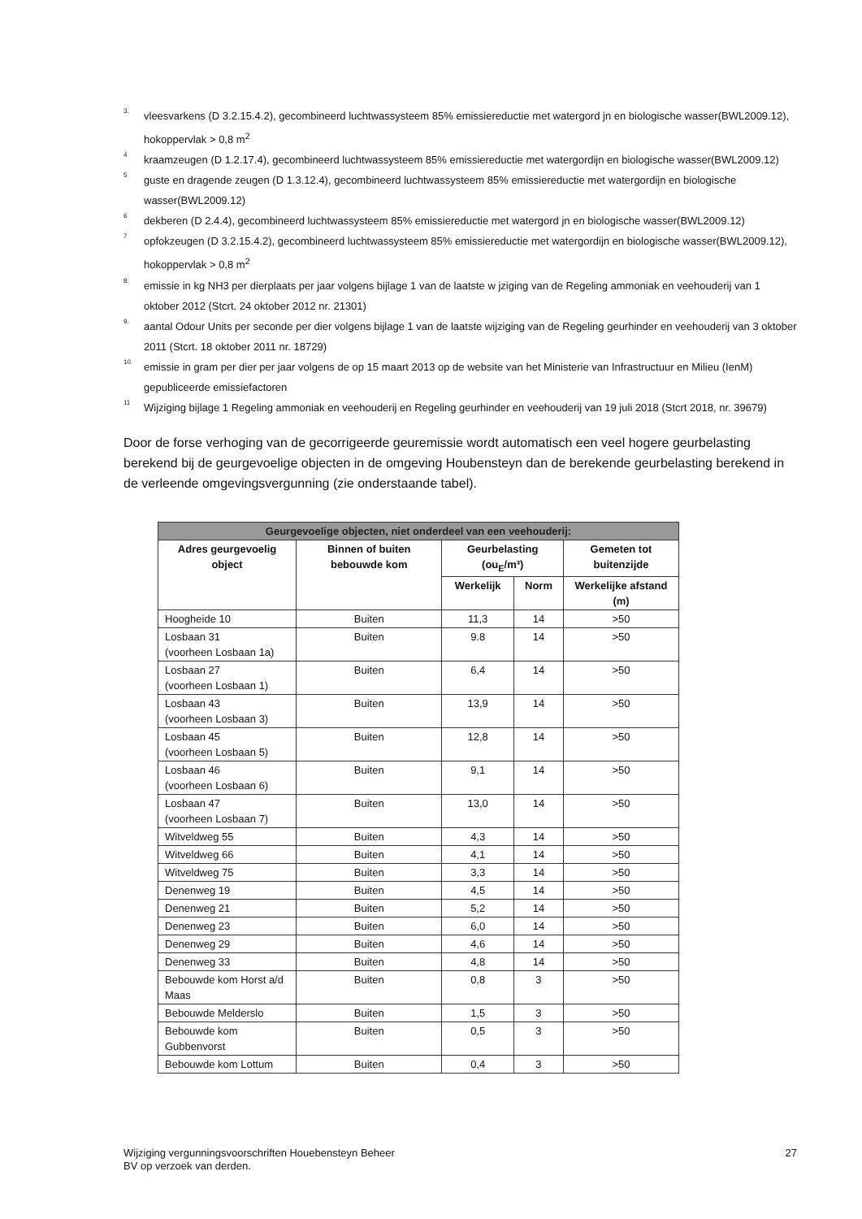3. vleesvarkens (D 3.2.15.4.2), gecombineerd luchtwassysteem 85% emissiereductie met watergord jn en biologische wasser(BWL2009.12), hokoppervlak > 0,8 m<sup>2</sup>
4 kraamzeugen (D 1.2.17.4), gecombineerd luchtwassysteem 85% emissiereductie met watergordijn en biologische wasser(BWL2009.12)
5 guste en dragende zeugen (D 1.3.12.4), gecombineerd luchtwassysteem 85% emissiereductie met watergordijn en biologische wasser(BWL2009.12)
6 dekberen (D 2.4.4), gecombineerd luchtwassysteem 85% emissiereductie met watergord jn en biologische wasser(BWL2009.12)
7 opfokzeugen (D 3.2.15.4.2), gecombineerd luchtwassysteem 85% emissiereductie met watergordijn en biologische wasser(BWL2009.12), hokoppervlak > 0,8 m<sup>2</sup>
8. emissie in kg NH3 per dierplaats per jaar volgens bijlage 1 van de laatste w jziging van de Regeling ammoniak en veehouderij van 1 oktober 2012 (Stcrt. 24 oktober 2012 nr. 21301)
9. aantal Odour Units per seconde per dier volgens bijlage 1 van de laatste wijziging van de Regeling geurhinder en veehouderij van 3 oktober 2011 (Stcrt. 18 oktober 2011 nr. 18729)
10. emissie in gram per dier per jaar volgens de op 15 maart 2013 op de website van het Ministerie van Infrastructuur en Milieu (IenM) gepubliceerde emissiefactoren
11 Wijziging bijlage 1 Regeling ammoniak en veehouderij en Regeling geurhinder en veehouderij van 19 juli 2018 (Stcrt 2018, nr. 39679)
Door de forse verhoging van de gecorrigeerde geuremissie wordt automatisch een veel hogere geurbelasting berekend bij de geurgevoelige objecten in de omgeving Houbensteyn dan de berekende geurbelasting berekend in de verleende omgevingsvergunning (zie onderstaande tabel).
| Geurgevoelige objecten, niet onderdeel van een veehouderij: | | | | |
| --- | --- | --- | --- | --- |
| Adres geurgevoelig object | Binnen of buiten bebouwde kom | Geurbelasting (ou<sub>E</sub>/m³) | | Gemeten tot buitenzijde |
| | | Werkelijk | Norm | Werkelijke afstand (m) |
| Hoogheide 10 | Buiten | 11,3 | 14 | >50 |
| Losbaan 31 (voorheen Losbaan 1a) | Buiten | 9.8 | 14 | >50 |
| Losbaan 27 (voorheen Losbaan 1) | Buiten | 6,4 | 14 | >50 |
| Losbaan 43 (voorheen Losbaan 3) | Buiten | 13,9 | 14 | >50 |
| Losbaan 45 (voorheen Losbaan 5) | Buiten | 12,8 | 14 | >50 |
| Losbaan 46 (voorheen Losbaan 6) | Buiten | 9,1 | 14 | >50 |
| Losbaan 47 (voorheen Losbaan 7) | Buiten | 13,0 | 14 | >50 |
| Witveldweg 55 | Buiten | 4,3 | 14 | >50 |
| Witveldweg 66 | Buiten | 4,1 | 14 | >50 |
| Witveldweg 75 | Buiten | 3,3 | 14 | >50 |
| Denenweg 19 | Buiten | 4,5 | 14 | >50 |
| Denenweg 21 | Buiten | 5,2 | 14 | >50 |
| Denenweg 23 | Buiten | 6,0 | 14 | >50 |
| Denenweg 29 | Buiten | 4,6 | 14 | >50 |
| Denenweg 33 | Buiten | 4,8 | 14 | >50 |
| Bebouwde kom Horst a/d Maas | Buiten | 0,8 | 3 | >50 |
| Bebouwde Melderslo | Buiten | 1,5 | 3 | >50 |
| Bebouwde kom Gubbenvorst | Buiten | 0,5 | 3 | >50 |
| Bebouwde kom Lottum | Buiten | 0,4 | 3 | >50 |
Wijziging vergunningsvoorschriften Houebensteyn Beheer
BV op verzoek van derden. 27